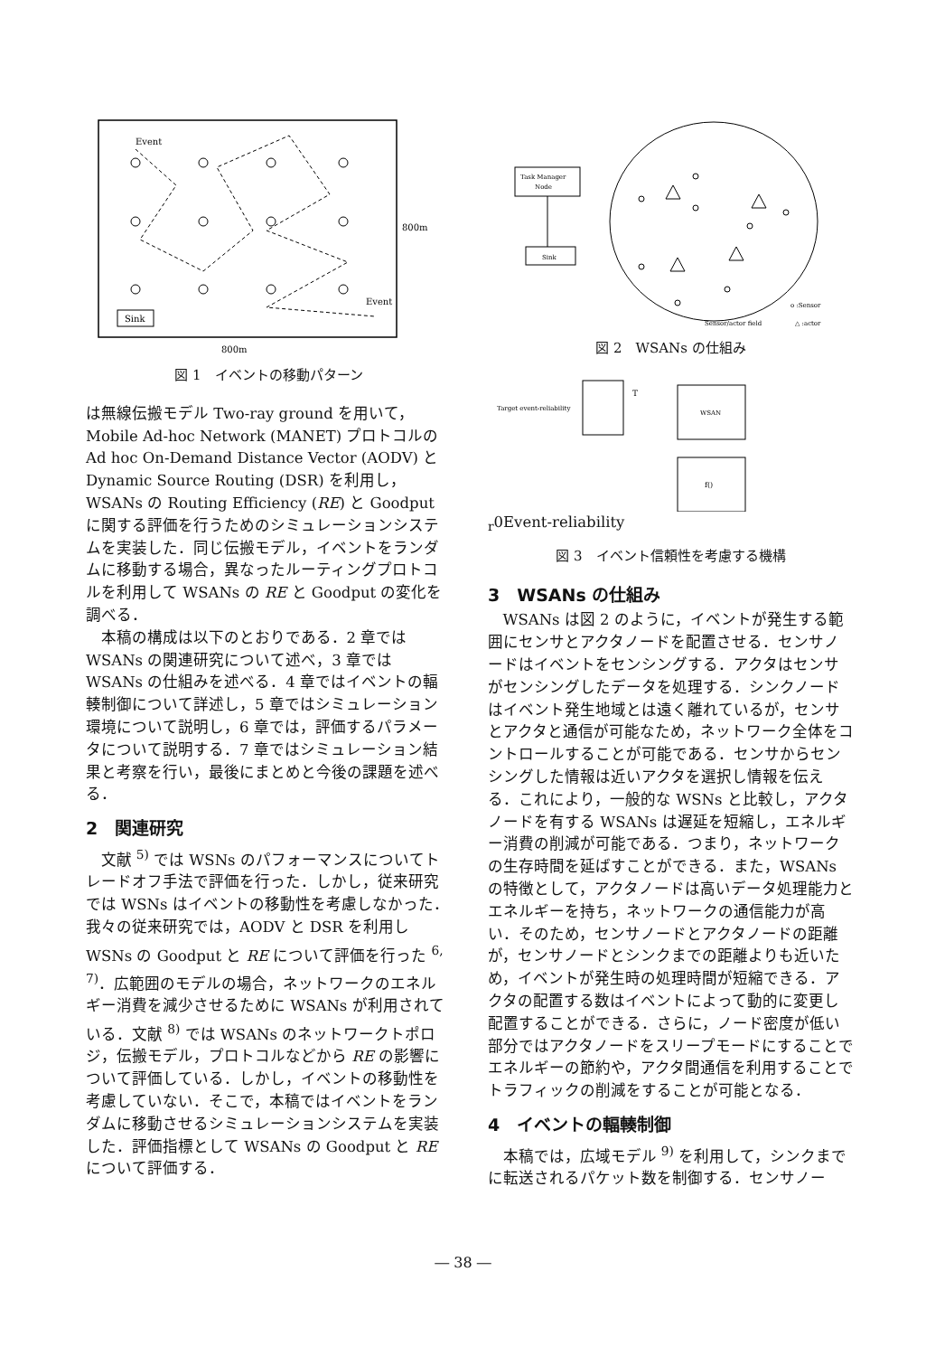Event
Event
Sink
800m
800m
図 1　イベントの移動パターン
は無線伝搬モデル Two-ray ground を用いて，Mobile Ad-hoc Network (MANET) プロトコルの Ad hoc On-Demand Distance Vector (AODV) と Dynamic Source Routing (DSR) を利用し，WSANs の Routing Efficiency (RE) と Goodput に関する評価を行うためのシミュレーションシステムを実装した．同じ伝搬モデル，イベントをランダムに移動する場合，異なったルーティングプロトコルを利用して WSANs の RE と Goodput の変化を調べる．
本稿の構成は以下のとおりである．2 章では WSANs の関連研究について述べ，3 章では WSANs の仕組みを述べる．4 章ではイベントの輻輳制御について詳述し，5 章ではシミュレーション環境について説明し，6 章では，評価するパラメータについて説明する．7 章ではシミュレーション結果と考察を行い，最後にまとめと今後の課題を述べる．
2　関連研究
文献 <sup>5)</sup> では WSNs のパフォーマンスについてトレードオフ手法で評価を行った．しかし，従来研究では WSNs はイベントの移動性を考慮しなかった．我々の従来研究では，AODV と DSR を利用し WSNs の Goodput と RE について評価を行った <sup>6, 7)</sup>．広範囲のモデルの場合，ネットワークのエネルギー消費を減少させるために WSANs が利用されている．文献 <sup>8)</sup> では WSANs のネットワークトポロジ，伝搬モデル，プロトコルなどから RE の影響について評価している．しかし，イベントの移動性を考慮していない．そこで，本稿ではイベントをランダムに移動させるシミュレーションシステムを実装した．評価指標として WSANs の Goodput と RE について評価する．
Task Manager
Node
Sink
o :Sensor
Sensor/actor field
△ :actor
図 2　WSANs の仕組み
Target event-reliability
WSAN
f()
Tr0
Event-reliability
図 3　イベント信頼性を考慮する機構
3　WSANs の仕組み
WSANs は図 2 のように，イベントが発生する範囲にセンサとアクタノードを配置させる．センサノードはイベントをセンシングする．アクタはセンサがセンシングしたデータを処理する．シンクノードはイベント発生地域とは遠く離れているが，センサとアクタと通信が可能なため，ネットワーク全体をコントロールすることが可能である．センサからセンシングした情報は近いアクタを選択し情報を伝える．これにより，一般的な WSNs と比較し，アクタノードを有する WSANs は遅延を短縮し，エネルギー消費の削減が可能である．つまり，ネットワークの生存時間を延ばすことができる．また，WSANs の特徴として，アクタノードは高いデータ処理能力とエネルギーを持ち，ネットワークの通信能力が高い．そのため，センサノードとアクタノードの距離が，センサノードとシンクまでの距離よりも近いため，イベントが発生時の処理時間が短縮できる．アクタの配置する数はイベントによって動的に変更し配置することができる．さらに，ノード密度が低い部分ではアクタノードをスリープモードにすることでエネルギーの節約や，アクタ間通信を利用することでトラフィックの削減をすることが可能となる．
4　イベントの輻輳制御
本稿では，広域モデル <sup>9)</sup> を利用して，シンクまでに転送されるパケット数を制御する．センサノー
― 38 ―